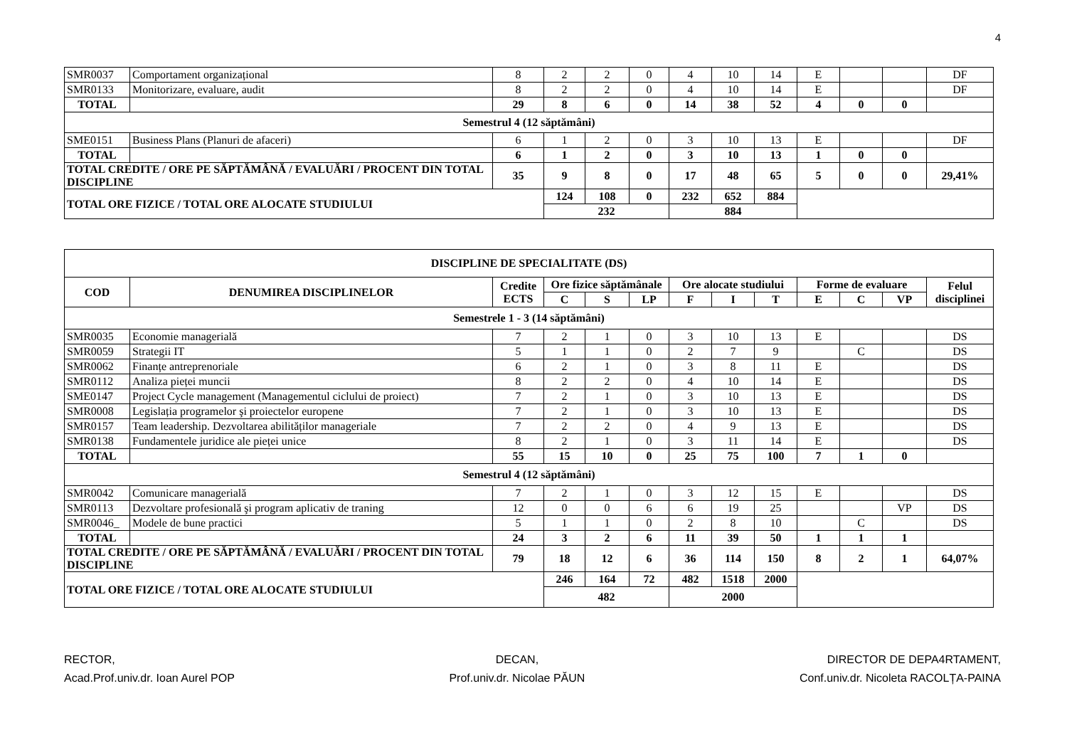4
| SMR0037 | Comportament organizațional | 8 | 2 | 2 | 0 | 4 | 10 | 14 | E | | | DF |
| SMR0133 | Monitorizare, evaluare, audit | 8 | 2 | 2 | 0 | 4 | 10 | 14 | E | | | DF |
| TOTAL | | 29 | 8 | 6 | 0 | 14 | 38 | 52 | 4 | 0 | 0 | |
| Semestrul 4 (12 săptămâni) | | | | | | | | | | | | |
| SME0151 | Business Plans (Planuri de afaceri) | 6 | 1 | 2 | 0 | 3 | 10 | 13 | E | | | DF |
| TOTAL | | 6 | 1 | 2 | 0 | 3 | 10 | 13 | 1 | 0 | 0 | |
| TOTAL CREDITE / ORE PE SĂPTĂMÂNĂ / EVALUĂRI / PROCENT DIN TOTAL DISCIPLINE | | 35 | 9 | 8 | 0 | 17 | 48 | 65 | 5 | 0 | 0 | 29,41% |
| TOTAL ORE FIZICE / TOTAL ORE ALOCATE STUDIULUI | | | 124 | 108 | 0 | 232 | 652 | 884 | | | | |
| | | | 232 | | | 884 | | | | | | |
| DISCIPLINE DE SPECIALITATE (DS) | | | | | | | | | | | | |
| --- | --- | --- | --- | --- | --- | --- | --- | --- | --- | --- | --- | --- |
| COD | DENUMIREA DISCIPLINELOR | Credite ECTS | Ore fizice săptămânale | | | Ore alocate studiului | | | Forme de evaluare | | | Felul disciplinei |
| | | | C | S | LP | F | I | T | E | C | VP | |
| Semestrele 1 - 3 (14 săptămâni) | | | | | | | | | | | | |
| SMR0035 | Economie managerială | 7 | 2 | 1 | 0 | 3 | 10 | 13 | E | | | DS |
| SMR0059 | Strategii IT | 5 | 1 | 1 | 0 | 2 | 7 | 9 | | C | | DS |
| SMR0062 | Finanțe antreprenoriale | 6 | 2 | 1 | 0 | 3 | 8 | 11 | E | | | DS |
| SMR0112 | Analiza pieței muncii | 8 | 2 | 2 | 0 | 4 | 10 | 14 | E | | | DS |
| SME0147 | Project Cycle management (Managementul ciclului de proiect) | 7 | 2 | 1 | 0 | 3 | 10 | 13 | E | | | DS |
| SMR0008 | Legislația programelor şi proiectelor europene | 7 | 2 | 1 | 0 | 3 | 10 | 13 | E | | | DS |
| SMR0157 | Team leadership. Dezvoltarea abilităților manageriale | 7 | 2 | 2 | 0 | 4 | 9 | 13 | E | | | DS |
| SMR0138 | Fundamentele juridice ale pieței unice | 8 | 2 | 1 | 0 | 3 | 11 | 14 | E | | | DS |
| TOTAL | | 55 | 15 | 10 | 0 | 25 | 75 | 100 | 7 | 1 | 0 | |
| Semestrul 4 (12 săptămâni) | | | | | | | | | | | | |
| SMR0042 | Comunicare managerială | 7 | 2 | 1 | 0 | 3 | 12 | 15 | E | | | DS |
| SMR0113 | Dezvoltare profesională şi program aplicativ de traning | 12 | 0 | 0 | 6 | 6 | 19 | 25 | | | VP | DS |
| SMR0046_ | Modele de bune practici | 5 | 1 | 1 | 0 | 2 | 8 | 10 | | C | | DS |
| TOTAL | | 24 | 3 | 2 | 6 | 11 | 39 | 50 | 1 | 1 | 1 | |
| TOTAL CREDITE / ORE PE SĂPTĂMÂNĂ / EVALUĂRI / PROCENT DIN TOTAL DISCIPLINE | | 79 | 18 | 12 | 6 | 36 | 114 | 150 | 8 | 2 | 1 | 64,07% |
| TOTAL ORE FIZICE / TOTAL ORE ALOCATE STUDIULUI | | | 246 | 164 | 72 | 482 | 1518 | 2000 | | | | |
| | | | 482 | | | 2000 | | | | | | |
RECTOR,
Acad.Prof.univ.dr. Ioan Aurel POP
DECAN,
Prof.univ.dr. Nicolae PĂUN
DIRECTOR DE DEPA4RTAMENT,
Conf.univ.dr. Nicoleta RACOLȚA-PAINA